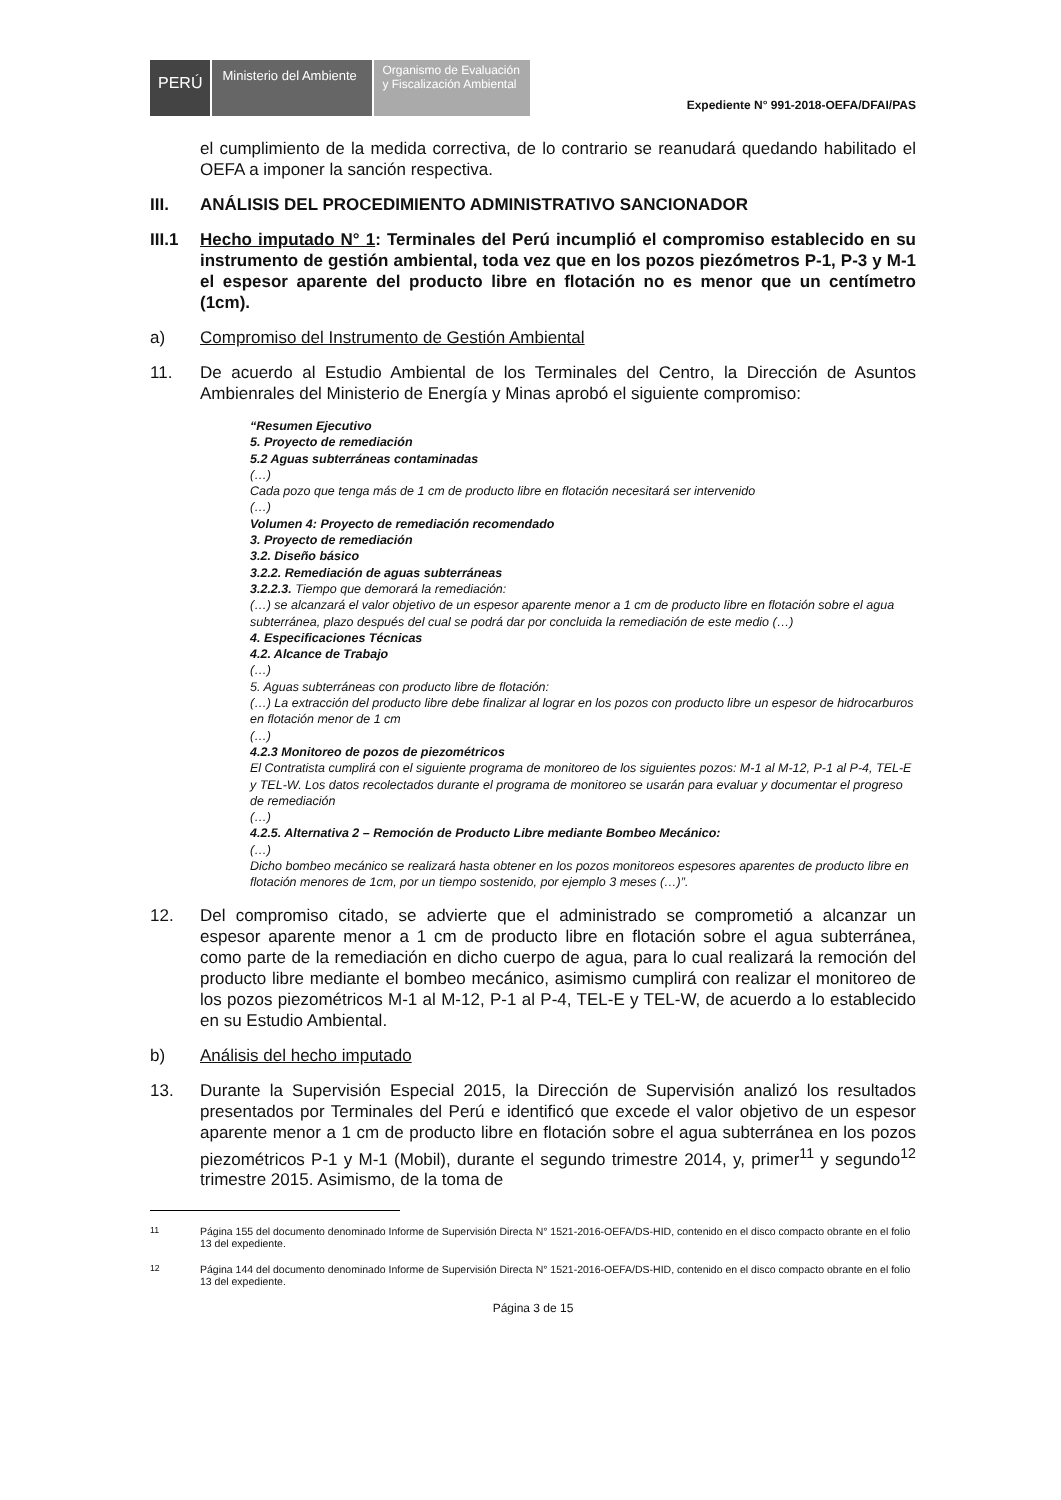PERÚ
Ministerio del Ambiente
Organismo de Evaluación y Fiscalización Ambiental
Expediente N° 991-2018-OEFA/DFAI/PAS
el cumplimiento de la medida correctiva, de lo contrario se reanudará quedando habilitado el OEFA a imponer la sanción respectiva.
III. ANÁLISIS DEL PROCEDIMIENTO ADMINISTRATIVO SANCIONADOR
III.1
Hecho imputado N° 1: Terminales del Perú incumplió el compromiso establecido en su instrumento de gestión ambiental, toda vez que en los pozos piezómetros P-1, P-3 y M-1 el espesor aparente del producto libre en flotación no es menor que un centímetro (1cm).
a) Compromiso del Instrumento de Gestión Ambiental
11.
De acuerdo al Estudio Ambiental de los Terminales del Centro, la Dirección de Asuntos Ambienrales del Ministerio de Energía y Minas aprobó el siguiente compromiso:
“Resumen Ejecutivo
5. Proyecto de remediación
5.2 Aguas subterráneas contaminadas
(…)
Cada pozo que tenga más de 1 cm de producto libre en flotación necesitará ser intervenido
(…)
Volumen 4: Proyecto de remediación recomendado
3. Proyecto de remediación
3.2. Diseño básico
3.2.2. Remediación de aguas subterráneas
3.2.2.3. Tiempo que demorará la remediación:
(…) se alcanzará el valor objetivo de un espesor aparente menor a 1 cm de producto libre en flotación sobre el agua subterránea, plazo después del cual se podrá dar por concluida la remediación de este medio (…)
4. Especificaciones Técnicas
4.2. Alcance de Trabajo
(…)
5. Aguas subterráneas con producto libre de flotación:
(…) La extracción del producto libre debe finalizar al lograr en los pozos con producto libre un espesor de hidrocarburos en flotación menor de 1 cm
(…)
4.2.3 Monitoreo de pozos de piezométricos
El Contratista cumplirá con el siguiente programa de monitoreo de los siguientes pozos: M-1 al M-12, P-1 al P-4, TEL-E y TEL-W. Los datos recolectados durante el programa de monitoreo se usarán para evaluar y documentar el progreso de remediación
(…)
4.2.5. Alternativa 2 – Remoción de Producto Libre mediante Bombeo Mecánico:
(…)
Dicho bombeo mecánico se realizará hasta obtener en los pozos monitoreos espesores aparentes de producto libre en flotación menores de 1cm, por un tiempo sostenido, por ejemplo 3 meses (…)”.
12.
Del compromiso citado, se advierte que el administrado se comprometió a alcanzar un espesor aparente menor a 1 cm de producto libre en flotación sobre el agua subterránea, como parte de la remediación en dicho cuerpo de agua, para lo cual realizará la remoción del producto libre mediante el bombeo mecánico, asimismo cumplirá con realizar el monitoreo de los pozos piezométricos M-1 al M-12, P-1 al P-4, TEL-E y TEL-W, de acuerdo a lo establecido en su Estudio Ambiental.
b) Análisis del hecho imputado
13.
Durante la Supervisión Especial 2015, la Dirección de Supervisión analizó los resultados presentados por Terminales del Perú e identificó que excede el valor objetivo de un espesor aparente menor a 1 cm de producto libre en flotación sobre el agua subterránea en los pozos piezométricos P-1 y M-1 (Mobil), durante el segundo trimestre 2014, y, primer<sup>11</sup> y segundo<sup>12</sup> trimestre 2015. Asimismo, de la toma de
<sup>11</sup> Página 155 del documento denominado Informe de Supervisión Directa N° 1521-2016-OEFA/DS-HID, contenido en el disco compacto obrante en el folio 13 del expediente.
<sup>12</sup> Página 144 del documento denominado Informe de Supervisión Directa N° 1521-2016-OEFA/DS-HID, contenido en el disco compacto obrante en el folio 13 del expediente.
Página 3 de 15